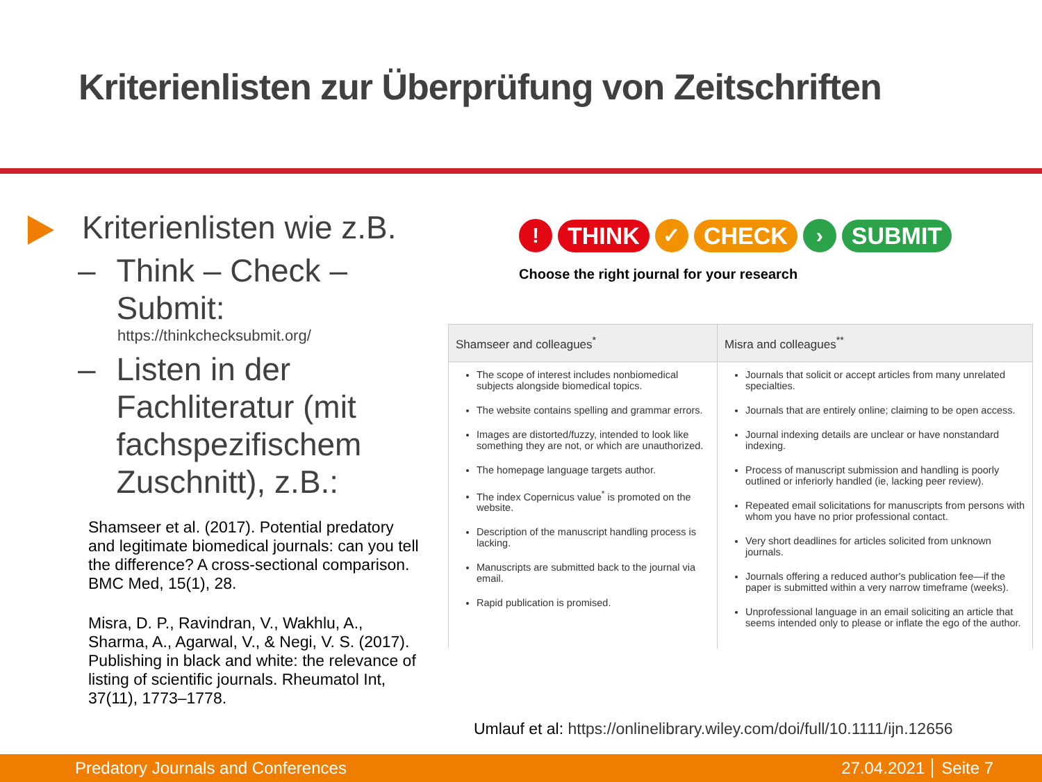Kriterienlisten zur Überprüfung von Zeitschriften
Kriterienlisten wie z.B.
– Think – Check – Submit:
https://thinkchecksubmit.org/
– Listen in der Fachliteratur (mit fachspezifischem Zuschnitt), z.B.:
Shamseer et al. (2017). Potential predatory and legitimate biomedical journals: can you tell the difference? A cross-sectional comparison. BMC Med, 15(1), 28.
Misra, D. P., Ravindran, V., Wakhlu, A., Sharma, A., Agarwal, V., & Negi, V. S. (2017). Publishing in black and white: the relevance of listing of scientific journals. Rheumatol Int, 37(11), 1773–1778.
!
THINK
✓
CHECK
›
SUBMIT
Choose the right journal for your research
| Shamseer and colleagues<sup>*</sup> | Misra and colleagues<sup>**</sup> |
| --- | --- |
| The scope of interest includes nonbiomedical subjects alongside biomedical topics. The website contains spelling and grammar errors. Images are distorted/fuzzy, intended to look like something they are not, or which are unauthorized. The homepage language targets author. The index Copernicus value<sup>*</sup> is promoted on the website. Description of the manuscript handling process is lacking. Manuscripts are submitted back to the journal via email. Rapid publication is promised. | Journals that solicit or accept articles from many unrelated specialties. Journals that are entirely online; claiming to be open access. Journal indexing details are unclear or have nonstandard indexing. Process of manuscript submission and handling is poorly outlined or inferiorly handled (ie, lacking peer review). Repeated email solicitations for manuscripts from persons with whom you have no prior professional contact. Very short deadlines for articles solicited from unknown journals. Journals offering a reduced author's publication fee—if the paper is submitted within a very narrow timeframe (weeks). Unprofessional language in an email soliciting an article that seems intended only to please or inflate the ego of the author. |
Umlauf et al: https://onlinelibrary.wiley.com/doi/full/10.1111/ijn.12656
Predatory Journals and Conferences 27.04.2021 Seite 7